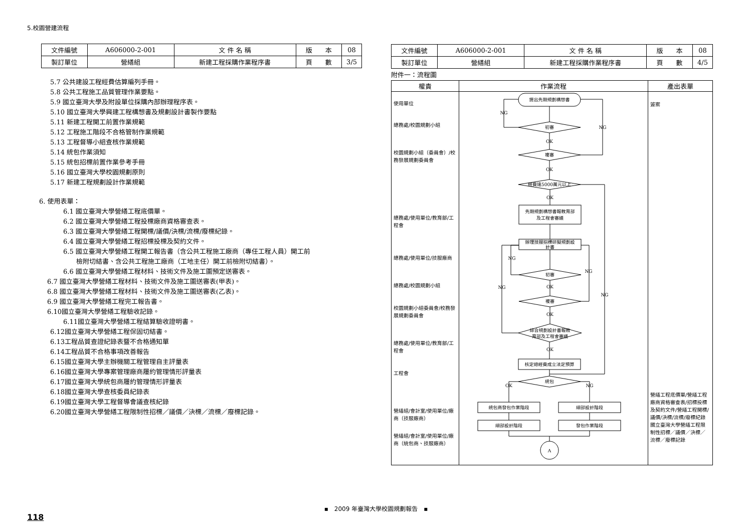5.校園營建流程
| 文件編號 | A606000-2-001 | 文 件 名 稱 | 版 本 | 08 |
| 製訂單位 | 營繕組 | 新建工程採購作業程序書 | 頁 數 | 3/5 |
5.7 公共建設工程經費估算編列手冊。
5.8 公共工程施工品質管理作業要點。
5.9 國立臺灣大學及附設單位採購內部辦理程序表。
5.10 國立臺灣大學興建工程構想書及規劃設計書製作要點
5.11 新建工程開工前置作業規範
5.12 工程施工階段不合格管制作業規範
5.13 工程督導小組查核作業規範
5.14 統包作業須知
5.15 統包招標前置作業參考手冊
5.16 國立臺灣大學校園規劃原則
5.17 新建工程規劃設計作業規範
6. 使用表單：
6.1 國立臺灣大學營繕工程底價單。
6.2 國立臺灣大學營繕工程投標廠商資格審查表。
6.3 國立臺灣大學營繕工程開標/議價/決標/流標/廢標紀錄。
6.4 國立臺灣大學營繕工程招標投標及契約文件。
6.5 國立臺灣大學營繕工程開工報告書（含公共工程施工廠商（專任工程人員）開工前
　　檢附切結書、含公共工程施工廠商（工地主任）開工前檢附切結書）。
6.6 國立臺灣大學營繕工程材料、技術文件及施工圖預定送審表。
6.7 國立臺灣大學營繕工程材料、技術文件及施工圖送審表(甲表)。
6.8 國立臺灣大學營繕工程材料、技術文件及施工圖送審表(乙表)。
6.9 國立臺灣大學營繕工程完工報告書。
6.10國立臺灣大學營繕工程驗收記錄。
6.11國立臺灣大學營繕工程結算驗收證明書。
6.12國立臺灣大學營繕工程保固切結書。
6.13工程品質查證紀錄表暨不合格通知單
6.14工程品質不合格事項改善報告
6.15國立臺灣大學主辦機關工程管理自主評量表
6.16國立臺灣大學專案管理廠商履約管理情形評量表
6.17國立臺灣大學統包商履約管理情形評量表
6.18國立臺灣大學查核委員紀錄表
6.19國立臺灣大學工程督導會議查核紀錄
6.20國立臺灣大學營繕工程限制性招標／議價／決標／流標／廢標記錄。
| 文件編號 | A606000-2-001 | 文 件 名 稱 | 版 本 | 08 |
| 製訂單位 | 營繕組 | 新建工程採購作業程序書 | 頁 數 | 4/5 |
附件一：流程圖
| 權責 | 作業流程 | 產出表單 |
| --- | --- | --- |
| 使用單位 總務處/校園規劃小組 校園規劃小組（委員會）/校務發展規劃委員會 總務處/使用單位/教育部/工程會 總務處/使用單位/技服廠商 總務處/校園規劃小組 校園規劃小組委員會/校務發展規劃委員會 總務處/使用單位/教育部/工程會 工程會 營繕組/會計室/使用單位/廠商（技服廠商） 營繕組/會計室/使用單位/廠商（統包商、技服廠商） | 提出先期規劃構想書 初審 複審 經費達5000萬元以上 先期規劃構想書報教育部 及工程會審議 辦理技服招標研擬規劃設 計書 初審 複審 綜合規劃設計書報教 育部及工程會審議 核定總經費成立法定預算 統包 統包商發包作業階段 細部設計階段 細部設計階段 發包作業階段 A NG NG OK OK OK NG NG NG NG OK OK OK OK NG | 簽案 營繕工程底價單/營繕工程廠商資格審查表/招標投標及契約文件/營繕工程開標/議價/決標/流標/廢標紀錄 國立臺灣大學營繕工程限制性招標／議價／決標／流標／廢標記錄 |
▪　2009 年臺灣大學校園規劃報告　▪
118